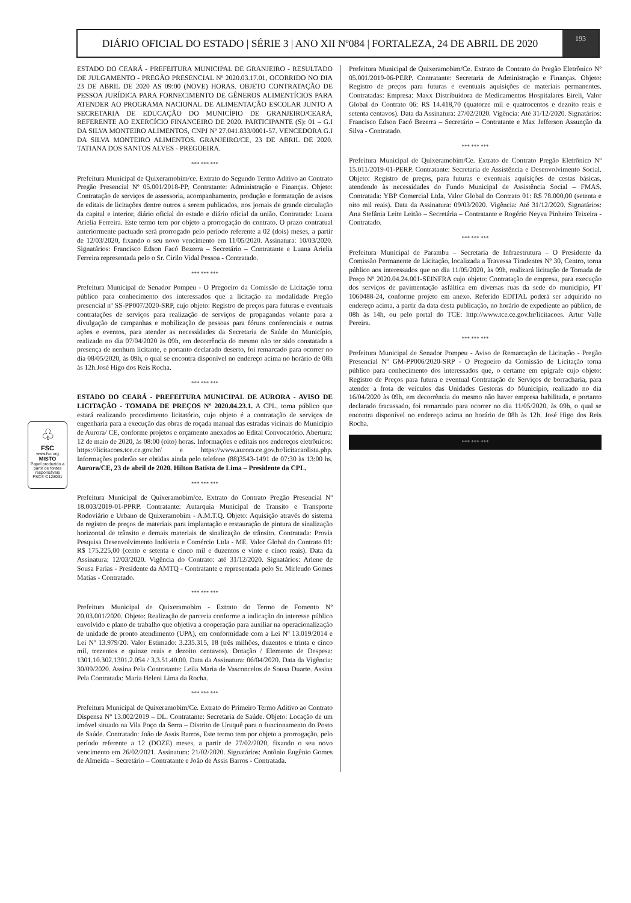DIÁRIO OFICIAL DO ESTADO | SÉRIE 3 | ANO XII Nº084 | FORTALEZA, 24 DE ABRIL DE 2020
193
♧
FSC
www.fsc.org
MISTO
Papel produzido a partir de fontes responsáveis
FSC® C128031
ESTADO DO CEARÁ - PREFEITURA MUNICIPAL DE GRANJEIRO - RESULTADO DE JULGAMENTO - PREGÃO PRESENCIAL Nº 2020.03.17.01, OCORRIDO NO DIA 23 DE ABRIL DE 2020 AS 09:00 (NOVE) HORAS. OBJETO CONTRATAÇÃO DE PESSOA JURÍDICA PARA FORNECIMENTO DE GÊNEROS ALIMENTÍCIOS PARA ATENDER AO PROGRAMA NACIONAL DE ALIMENTAÇÃO ESCOLAR JUNTO A SECRETARIA DE EDUCAÇÃO DO MUNICÍPIO DE GRANJEIRO/CEARÁ, REFERENTE AO EXERCÍCIO FINANCEIRO DE 2020. PARTICIPANTE (S): 01 – G.I DA SILVA MONTEIRO ALIMENTOS, CNPJ Nº 27.041.833/0001-57. VENCEDORA G.I DA SILVA MONTEIRO ALIMENTOS. GRANJEIRO/CE, 23 DE ABRIL DE 2020. TATIANA DOS SANTOS ALVES - PREGOEIRA.
*** *** ***
Prefeitura Municipal de Quixeramobim/ce. Extrato do Segundo Termo Aditivo ao Contrato Pregão Presencial Nº 05.001/2018-PP, Contratante: Administração e Finanças. Objeto: Contratação de serviços de assessoria, acompanhamento, produção e formatação de avisos de editais de licitações dentre outros a serem publicados, nos jornais de grande circulação da capital e interior, diário oficial do estado e diário oficial da união. Contratado: Luana Arielia Ferreira. Este termo tem por objeto a prorrogação do contrato. O prazo contratual anteriormente pactuado será prorrogado pelo período referente a 02 (dois) meses, a partir de 12/03/2020, fixando o seu novo vencimento em 11/05/2020. Assinatura: 10/03/2020. Signatários: Francisco Edson Facó Bezerra – Secretário – Contratante e Luana Arielia Ferreira representada pelo o Sr. Cirilo Vidal Pessoa - Contratado.
*** *** ***
Prefeitura Municipal de Senador Pompeu - O Pregoeiro da Comissão de Licitação torna público para conhecimento dos interessados que a licitação na modalidade Pregão presencial nº SS-PP007/2020-SRP, cujo objeto: Registro de preços para futuras e eventuais contratações de serviços para realização de serviços de propagandas volante para a divulgação de campanhas e mobilização de pessoas para fóruns conferenciais e outras ações e eventos, para atender as necessidades da Secretaria de Saúde do Município, realizado no dia 07/04/2020 às 09h, em decorrência do mesmo não ter sido constatado a presença de nenhum licitante, e portanto declarado deserto, foi remarcado para ocorrer no dia 08/05/2020, às 09h, o qual se encontra disponível no endereço acima no horário de 08h às 12h.José Higo dos Reis Rocha.
*** *** ***
ESTADO DO CEARÁ - PREFEITURA MUNICIPAL DE AURORA - AVISO DE LICITAÇÃO - TOMADA DE PREÇOS Nº 2020.04.23.1. A CPL, torna público que estará realizando procedimento licitatório, cujo objeto é a contratação de serviços de engenharia para a execução das obras de roçada manual das estradas vicinais do Município de Aurora/ CE, conforme projetos e orçamento anexados ao Edital Convocatório. Abertura: 12 de maio de 2020, às 08:00 (oito) horas. Informações e editais nos endereços eletrônicos: https://licitacoes.tce.ce.gov.br/ e https://www.aurora.ce.gov.br/licitacaolista.php. Informações poderão ser obtidas ainda pelo telefone (88)3543-1491 de 07:30 às 13:00 hs. Aurora/CE, 23 de abril de 2020. Hilton Batista de Lima – Presidente da CPL.
*** *** ***
Prefeitura Municipal de Quixeramobim/ce. Extrato do Contrato Pregão Presencial Nº 18.003/2019-01-PPRP. Contratante: Autarquia Municipal de Transito e Transporte Rodoviário e Urbano de Quixeramobim - A.M.T.Q. Objeto: Aquisição através do sistema de registro de preços de materiais para implantação e restauração de pintura de sinalização horizontal de trânsito e demais materiais de sinalização de trânsito. Contratada: Provia Pesquisa Desenvolvimento Indústria e Comércio Ltda - ME. Valor Global do Contrato 01: R$ 175.225,00 (cento e setenta e cinco mil e duzentos e vinte e cinco reais). Data da Assinatura: 12/03/2020. Vigência do Contrato: até 31/12/2020. Signatários: Arlene de Sousa Farias - Presidente da AMTQ - Contratante e representada pelo Sr. Mirleudo Gomes Matias - Contratado.
*** *** ***
Prefeitura Municipal de Quixeramobim - Extrato do Termo de Fomento Nº 20.03.001/2020. Objeto: Realização de parceria conforme a indicação do interesse público envolvido e plano de trabalho que objetiva a cooperação para auxiliar na operacionalização de unidade de pronto atendimento (UPA), em conformidade com a Lei Nº 13.019/2014 e Lei Nº 13.979/20. Valor Estimado: 3.235.315, 18 (três milhões, duzentos e trinta e cinco mil, trezentos e quinze reais e dezoito centavos). Dotação / Elemento de Despesa: 1301.10.302.1301.2.054 / 3.3.51.40.00. Data da Assinatura: 06/04/2020. Data da Vigência: 30/09/2020. Assina Pela Contratante: Leila Maria de Vasconcelos de Sousa Duarte. Assina Pela Contratada: Maria Heleni Lima da Rocha.
*** *** ***
Prefeitura Municipal de Quixeramobim/Ce. Extrato do Primeiro Termo Aditivo ao Contrato Dispensa Nº 13.002/2019 – DL. Contratante: Secretaria de Saúde. Objeto: Locação de um imóvel situado na Vila Poço da Serra – Distrito de Uruquê para o funcionamento do Posto de Saúde. Contratado: João de Assis Barros, Este termo tem por objeto a prorrogação, pelo período referente a 12 (DOZE) meses, a partir de 27/02/2020, fixando o seu novo vencimento em 26/02/2021. Assinatura: 21/02/2020. Signatários: Antônio Eugênio Gomes de Almeida – Secretário – Contratante e João de Assis Barros - Contratada.
Prefeitura Municipal de Quixeramobim/Ce. Extrato de Contrato do Pregão Eletrônico Nº 05.001/2019-06-PERP. Contratante: Secretaria de Administração e Finanças. Objeto: Registro de preços para futuras e eventuais aquisições de materiais permanentes. Contratadas: Empresa: Maxx Distribuidora de Medicamentos Hospitalares Eireli, Valor Global do Contrato 06: R$ 14.418,70 (quatorze mil e quatrocentos e dezoito reais e setenta centavos). Data da Assinatura: 27/02/2020. Vigência: Até 31/12/2020. Signatários: Francisco Edson Facó Bezerra – Secretário – Contratante e Max Jefferson Assunção da Silva - Contratado.
*** *** ***
Prefeitura Municipal de Quixeramobim/Ce. Extrato de Contrato Pregão Eletrônico Nº 15.011/2019-01-PERP. Contratante: Secretaria de Assistência e Desenvolvimento Social. Objeto: Registro de preços, para futuras e eventuais aquisições de cestas básicas, atendendo às necessidades do Fundo Municipal de Assistência Social – FMAS. Contratada: YBP Comercial Ltda, Valor Global do Contrato 01: R$ 78.000,00 (setenta e oito mil reais). Data da Assinatura: 09/03/2020. Vigência: Até 31/12/2020. Signatários: Ana Stefânia Leite Leitão – Secretária – Contratante e Rogério Neyva Pinheiro Teixeira - Contratado.
*** *** ***
Prefeitura Municipal de Parambu – Secretaria de Infraestrutura – O Presidente da Comissão Permanente de Licitação, localizada a Travessa Tiradentes Nº 30, Centro, torna público aos interessados que no dia 11/05/2020, às 09h, realizará licitação de Tomada de Preço Nº 2020.04.24.001-SEINFRA cujo objeto: Contratação de empresa, para execução dos serviços de pavimentação asfáltica em diversas ruas da sede do município, PT 1060488-24, conforme projeto em anexo. Referido EDITAL poderá ser adquirido no endereço acima, a partir da data desta publicação, no horário de expediente ao público, de 08h às 14h, ou pelo portal do TCE: http://www.tce.ce.gov.br/licitacoes. Artur Valle Pereira.
*** *** ***
Prefeitura Municipal de Senador Pompeu - Aviso de Remarcação de Licitação - Pregão Presencial Nº GM-PP006/2020-SRP - O Pregoeiro da Comissão de Licitação torna público para conhecimento dos interessados que, o certame em epígrafe cujo objeto: Registro de Preços para futura e eventual Contratação de Serviços de borracharia, para atender a frota de veículos das Unidades Gestoras do Município, realizado no dia 16/04/2020 às 09h, em decorrência do mesmo não haver empresa habilitada, e portanto declarado fracassado, foi remarcado para ocorrer no dia 11/05/2020, às 09h, o qual se encontra disponível no endereço acima no horário de 08h às 12h. José Higo dos Reis Rocha.
*** *** ***